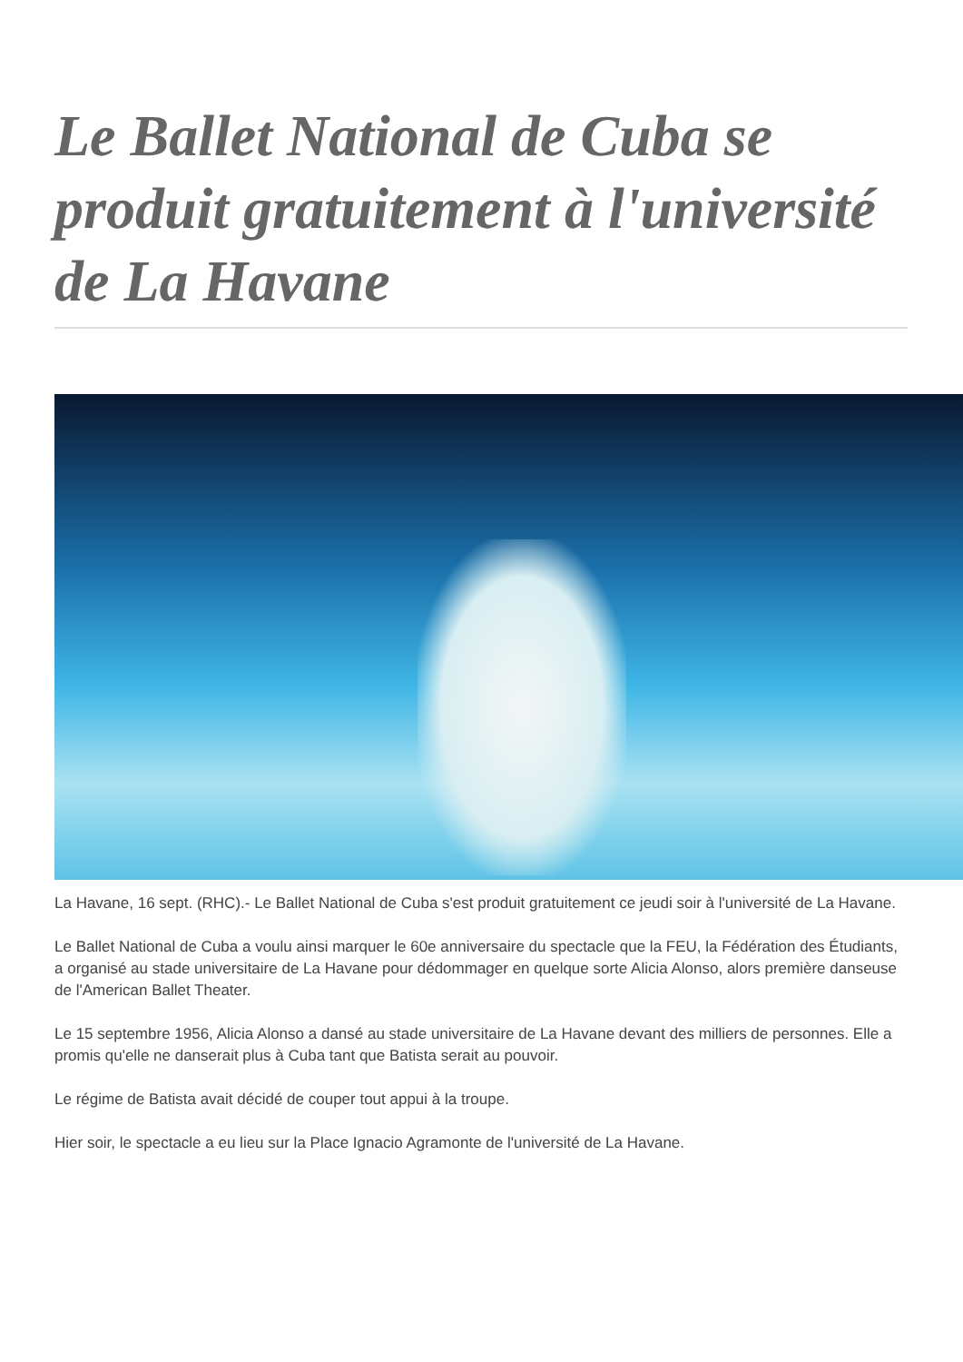Le Ballet National de Cuba se produit gratuitement à l'université de La Havane
La Havane, 16 sept. (RHC).- Le Ballet National de Cuba s'est produit gratuitement ce jeudi soir à l'université de La Havane.
Le Ballet National de Cuba a voulu ainsi marquer le 60e anniversaire du spectacle que la FEU, la Fédération des Étudiants, a organisé au stade universitaire de La Havane pour dédommager en quelque sorte Alicia Alonso, alors première danseuse de l'American Ballet Theater.
Le 15 septembre 1956, Alicia Alonso a dansé au stade universitaire de La Havane devant des milliers de personnes. Elle a promis qu'elle ne danserait plus à Cuba tant que Batista serait au pouvoir.
Le régime de Batista avait décidé de couper tout appui à la troupe.
Hier soir, le spectacle a eu lieu sur la Place Ignacio Agramonte de l'université de La Havane.